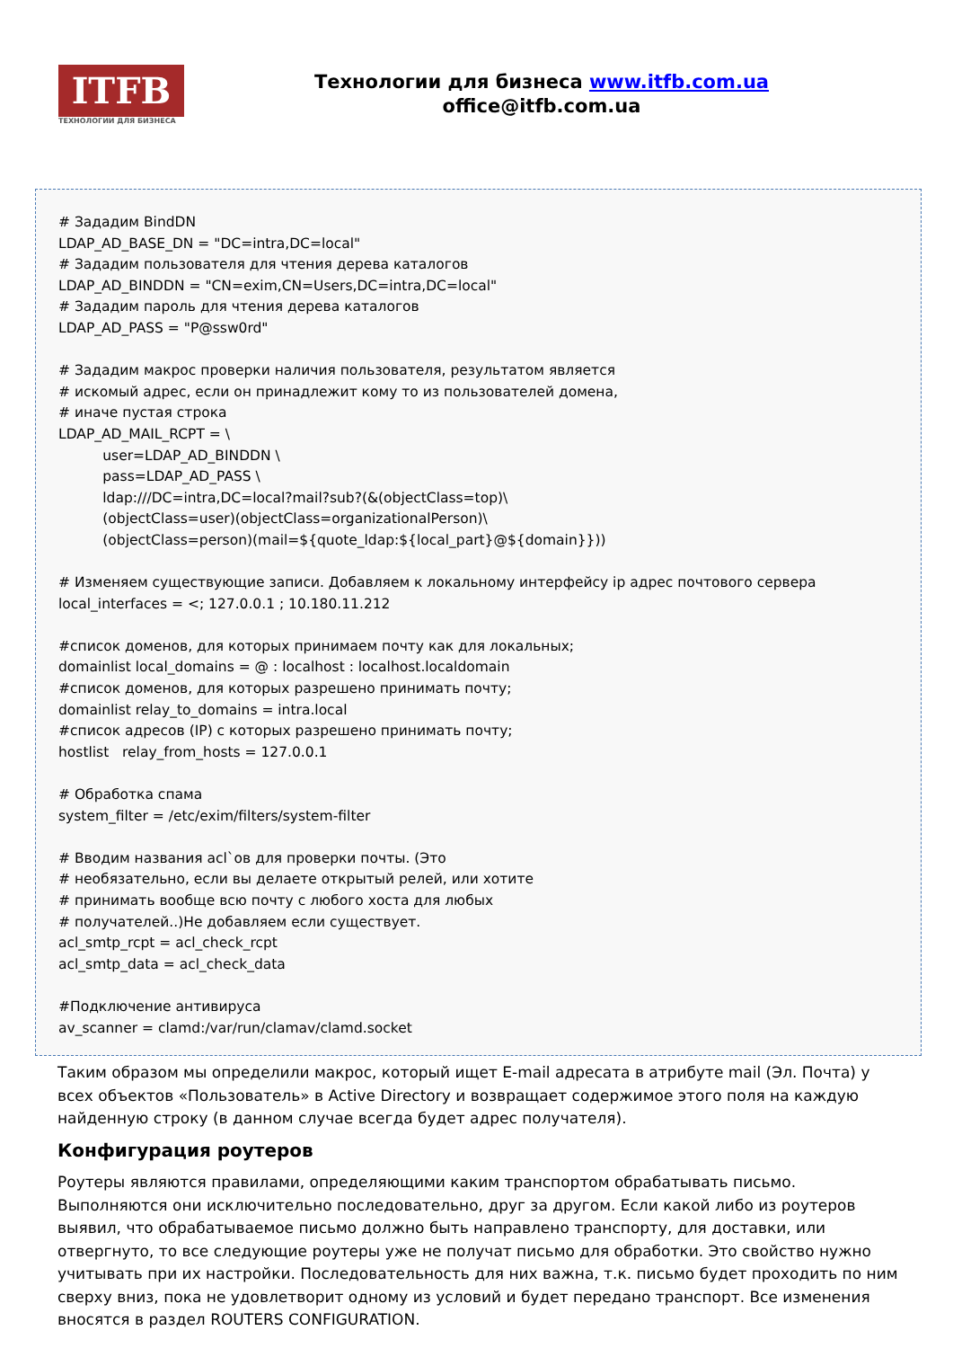ITFB
ТЕХНОЛОГИИ ДЛЯ БИЗНЕСА
Технологии для бизнеса www.itfb.com.ua
office@itfb.com.ua
# Зададим BindDN LDAP_AD_BASE_DN = "DC=intra,DC=local" # Зададим пользователя для чтения дерева каталогов LDAP_AD_BINDDN = "CN=exim,CN=Users,DC=intra,DC=local" # Зададим пароль для чтения дерева каталогов LDAP_AD_PASS = "P@ssw0rd" # Зададим макрос проверки наличия пользователя, результатом является # искомый адрес, если он принадлежит кому то из пользователей домена, # иначе пустая строка LDAP_AD_MAIL_RCPT = \ user=LDAP_AD_BINDDN \ pass=LDAP_AD_PASS \ ldap:///DC=intra,DC=local?mail?sub?(&(objectClass=top)\ (objectClass=user)(objectClass=organizationalPerson)\ (objectClass=person)(mail=${quote_ldap:${local_part}@${domain}})) # Изменяем существующие записи. Добавляем к локальному интерфейсу ip адрес почтового сервера local_interfaces = <; 127.0.0.1 ; 10.180.11.212 #список доменов, для которых принимаем почту как для локальных; domainlist local_domains = @ : localhost : localhost.localdomain #список доменов, для которых разрешено принимать почту; domainlist relay_to_domains = intra.local #список адресов (IP) с которых разрешено принимать почту; hostlist relay_from_hosts = 127.0.0.1 # Обработка спама system_filter = /etc/exim/filters/system-filter # Вводим названия acl`ов для проверки почты. (Это # необязательно, если вы делаете открытый релей, или хотите # принимать вообще всю почту с любого хоста для любых # получателей..)Не добавляем если существует. acl_smtp_rcpt = acl_check_rcpt acl_smtp_data = acl_check_data #Подключение антивируса av_scanner = clamd:/var/run/clamav/clamd.socket
Таким образом мы определили макрос, который ищет E-mail адресата в атрибуте mail (Эл. Почта) у всех объектов «Пользователь» в Active Directory и возвращает содержимое этого поля на каждую найденную строку (в данном случае всегда будет адрес получателя).
Конфигурация роутеров
Роутеры являются правилами, определяющими каким транспортом обрабатывать письмо. Выполняются они исключительно последовательно, друг за другом. Если какой либо из роутеров выявил, что обрабатываемое письмо должно быть направлено транспорту, для доставки, или отвергнуто, то все следующие роутеры уже не получат письмо для обработки. Это свойство нужно учитывать при их настройки. Последовательность для них важна, т.к. письмо будет проходить по ним сверху вниз, пока не удовлетворит одному из условий и будет передано транспорт. Все изменения вносятся в раздел ROUTERS CONFIGURATION.